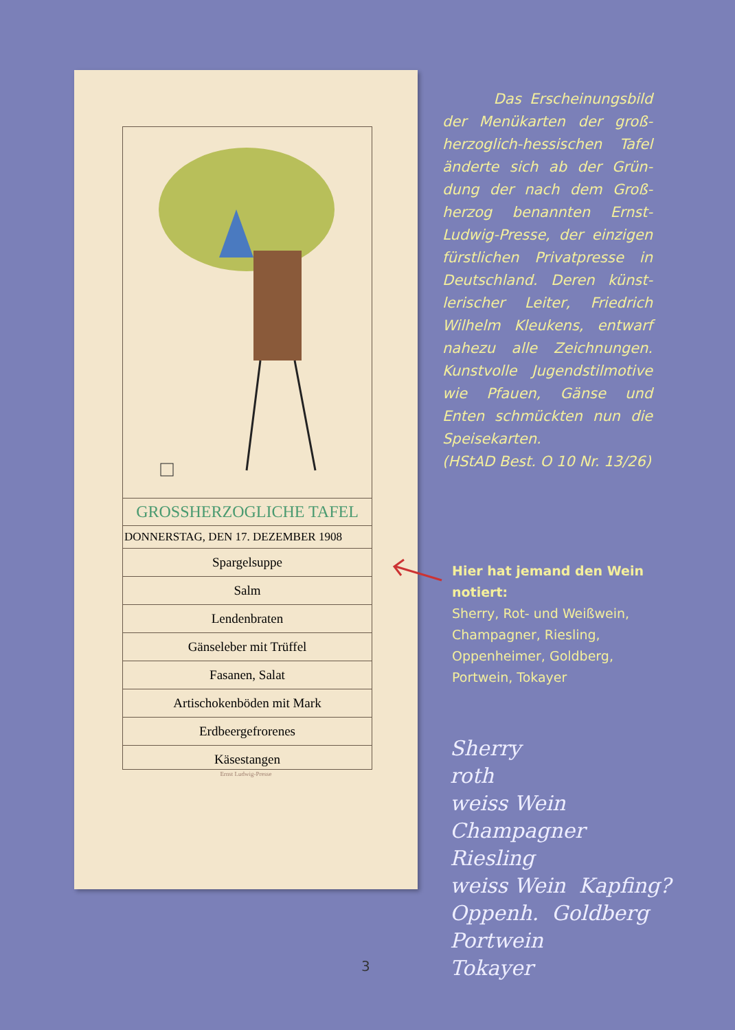GROSSHERZOGLICHE TAFEL
DONNERSTAG, DEN 17. DEZEMBER 1908
Spargelsuppe
Salm
Lendenbraten
Gänseleber mit Trüffel
Fasanen, Salat
Artischokenböden mit Mark
Erdbeergefrorenes
Käsestangen
Ernst Ludwig-Presse
Das Erscheinungsbild der Menükarten der groß­herzoglich-hessischen Tafel änderte sich ab der Grün­dung der nach dem Groß­herzog benannten Ernst-Ludwig-Presse, der einzigen fürstlichen Privatpresse in Deutschland. Deren künst­lerischer Leiter, Friedrich Wilhelm Kleukens, entwarf nahezu alle Zeichnungen. Kunstvolle Jugendstilmotive wie Pfauen, Gänse und Enten schmückten nun die Speisekarten.
(HStAD Best. O 10 Nr. 13/26)
Hier hat jemand den Wein notiert:
Sherry, Rot- und Weißwein, Champagner, Riesling, Oppenheimer, Goldberg, Portwein, Tokayer
Sherry
roth
weiss Wein
Champagner
Riesling
weiss Wein Kapfing?
Oppenh. Goldberg
Portwein
Tokayer
3